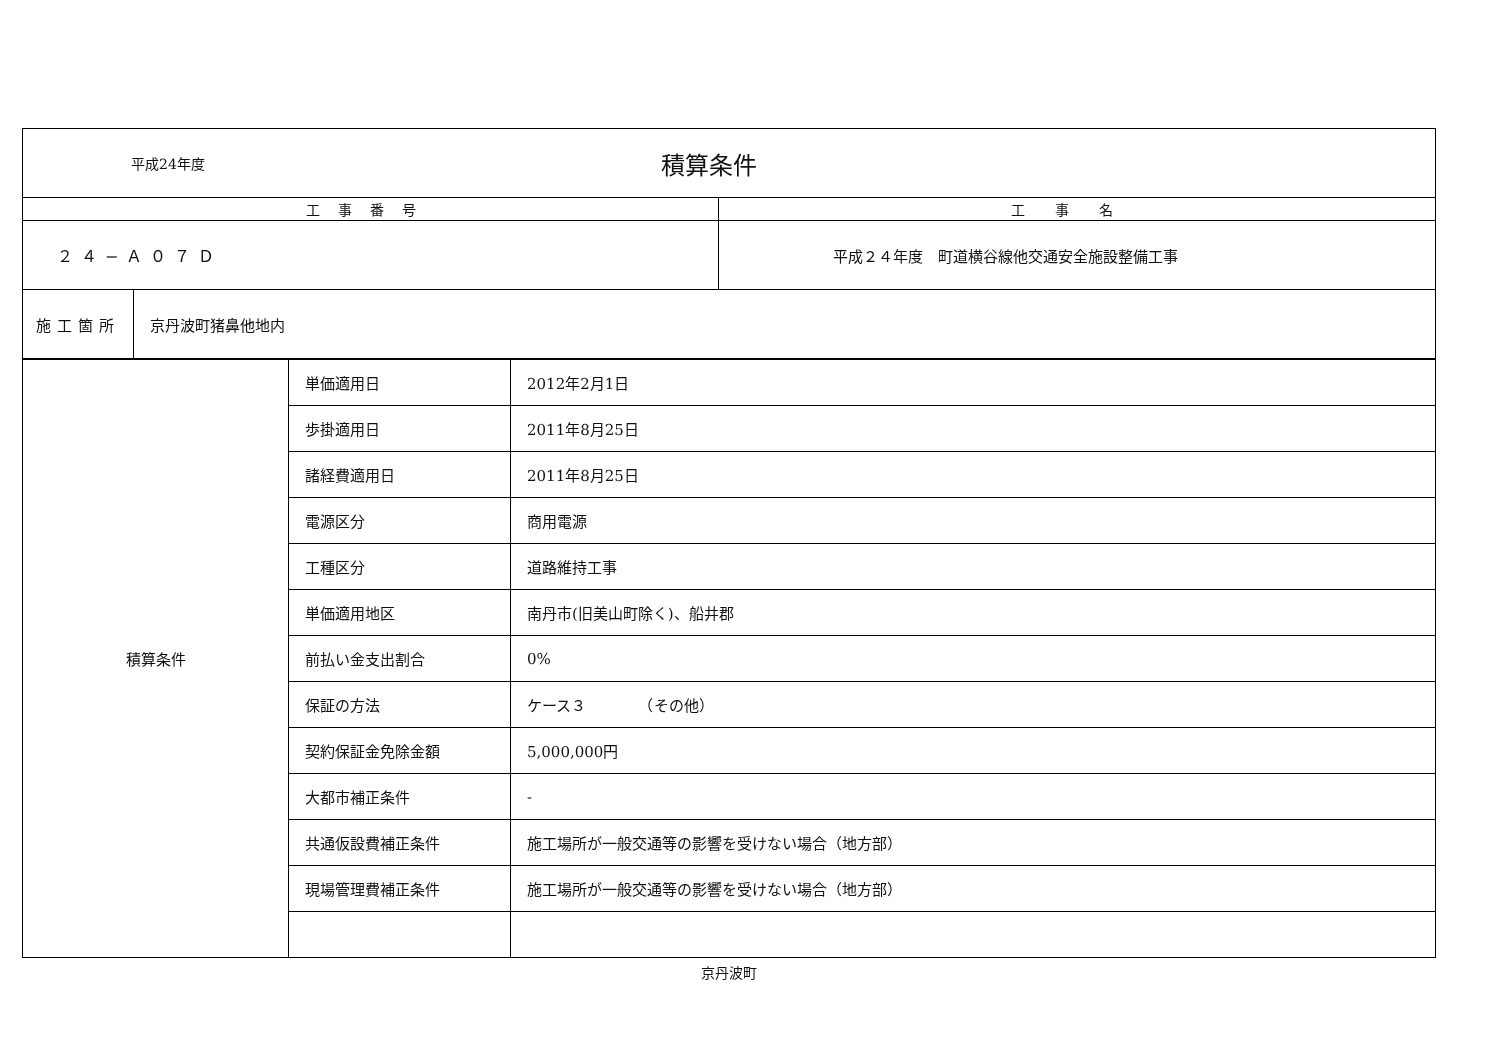| 平成24年度 積算条件 | | |
| 工事番号 | | 工事名 |
| ２４−Ａ０７Ｄ | | 平成２４年度 町道横谷線他交通安全施設整備工事 |
| 施工箇所 | 京丹波町猪鼻他地内 | |
| 積算条件 | 単価適用日 | 2012年2月1日 |
| | 歩掛適用日 | 2011年8月25日 |
| | 諸経費適用日 | 2011年8月25日 |
| | 電源区分 | 商用電源 |
| | 工種区分 | 道路維持工事 |
| | 単価適用地区 | 南丹市(旧美山町除く)、船井郡 |
| | 前払い金支出割合 | 0% |
| | 保証の方法 | ケース３ （その他） |
| | 契約保証金免除金額 | 5,000,000円 |
| | 大都市補正条件 | - |
| | 共通仮設費補正条件 | 施工場所が一般交通等の影響を受けない場合（地方部） |
| | 現場管理費補正条件 | 施工場所が一般交通等の影響を受けない場合（地方部） |
京丹波町